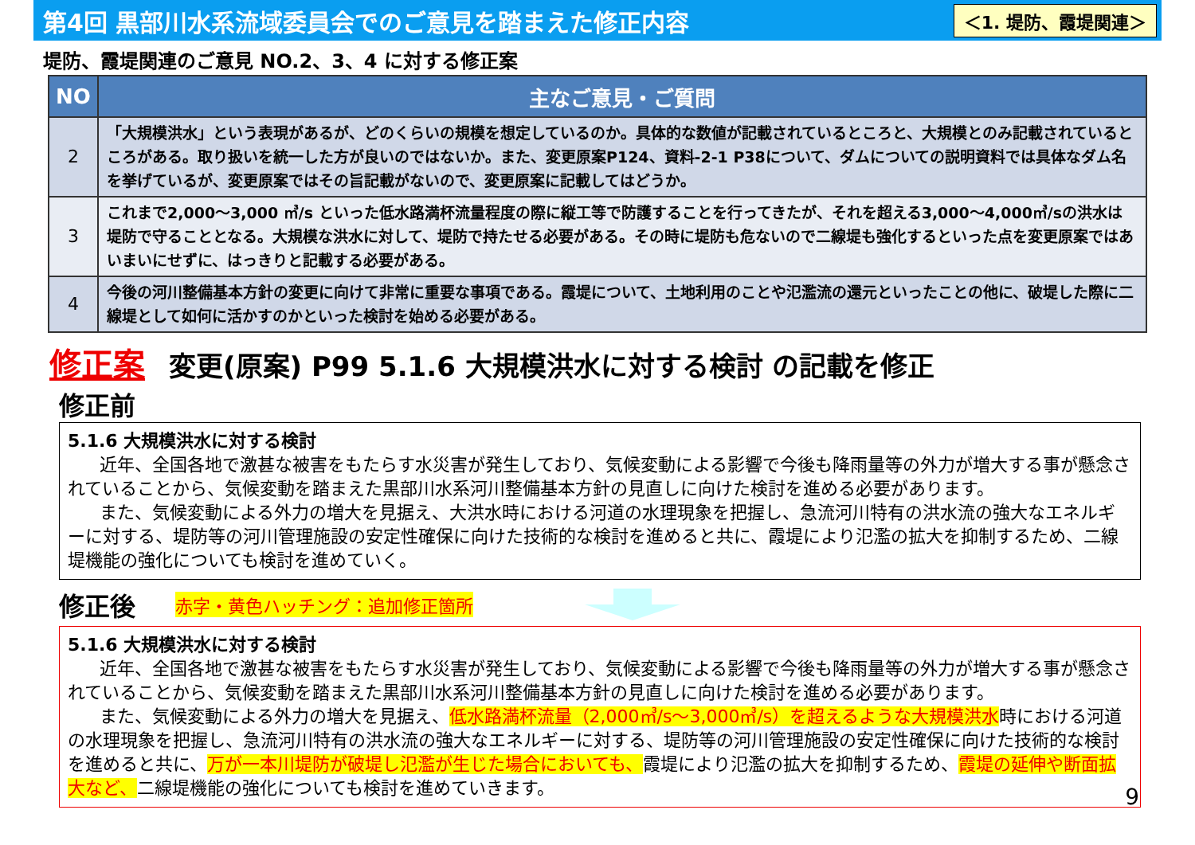第4回 黒部川水系流域委員会でのご意見を踏まえた修正内容
＜1. 堤防、霞堤関連＞
堤防、霞堤関連のご意見 NO.2、3、4 に対する修正案
| NO | 主なご意見・ご質問 |
| --- | --- |
| 2 | 「大規模洪水」という表現があるが、どのくらいの規模を想定しているのか。具体的な数値が記載されているところと、大規模とのみ記載されているところがある。取り扱いを統一した方が良いのではないか。また、変更原案P124、資料-2-1 P38について、ダムについての説明資料では具体なダム名を挙げているが、変更原案ではその旨記載がないので、変更原案に記載してはどうか。 |
| 3 | これまで2,000～3,000 ㎥/s といった低水路満杯流量程度の際に縦工等で防護することを行ってきたが、それを超える3,000～4,000㎥/sの洪水は堤防で守ることとなる。大規模な洪水に対して、堤防で持たせる必要がある。その時に堤防も危ないので二線堤も強化するといった点を変更原案ではあいまいにせずに、はっきりと記載する必要がある。 |
| 4 | 今後の河川整備基本方針の変更に向けて非常に重要な事項である。霞堤について、土地利用のことや氾濫流の還元といったことの他に、破堤した際に二線堤として如何に活かすのかといった検討を始める必要がある。 |
修正案 変更(原案) P99 5.1.6 大規模洪水に対する検討 の記載を修正
修正前
5.1.6 大規模洪水に対する検討
近年、全国各地で激甚な被害をもたらす水災害が発生しており、気候変動による影響で今後も降雨量等の外力が増大する事が懸念されていることから、気候変動を踏まえた黒部川水系河川整備基本方針の見直しに向けた検討を進める必要があります。
また、気候変動による外力の増大を見据え、大洪水時における河道の水理現象を把握し、急流河川特有の洪水流の強大なエネルギーに対する、堤防等の河川管理施設の安定性確保に向けた技術的な検討を進めると共に、霞堤により氾濫の拡大を抑制するため、二線堤機能の強化についても検討を進めていく。
修正後
赤字・黄色ハッチング：追加修正箇所
5.1.6 大規模洪水に対する検討
近年、全国各地で激甚な被害をもたらす水災害が発生しており、気候変動による影響で今後も降雨量等の外力が増大する事が懸念されていることから、気候変動を踏まえた黒部川水系河川整備基本方針の見直しに向けた検討を進める必要があります。
また、気候変動による外力の増大を見据え、低水路満杯流量（2,000㎥/s～3,000㎥/s）を超えるような大規模洪水時における河道の水理現象を把握し、急流河川特有の洪水流の強大なエネルギーに対する、堤防等の河川管理施設の安定性確保に向けた技術的な検討を進めると共に、万が一本川堤防が破堤し氾濫が生じた場合においても、霞堤により氾濫の拡大を抑制するため、霞堤の延伸や断面拡大など、二線堤機能の強化についても検討を進めていきます。
9